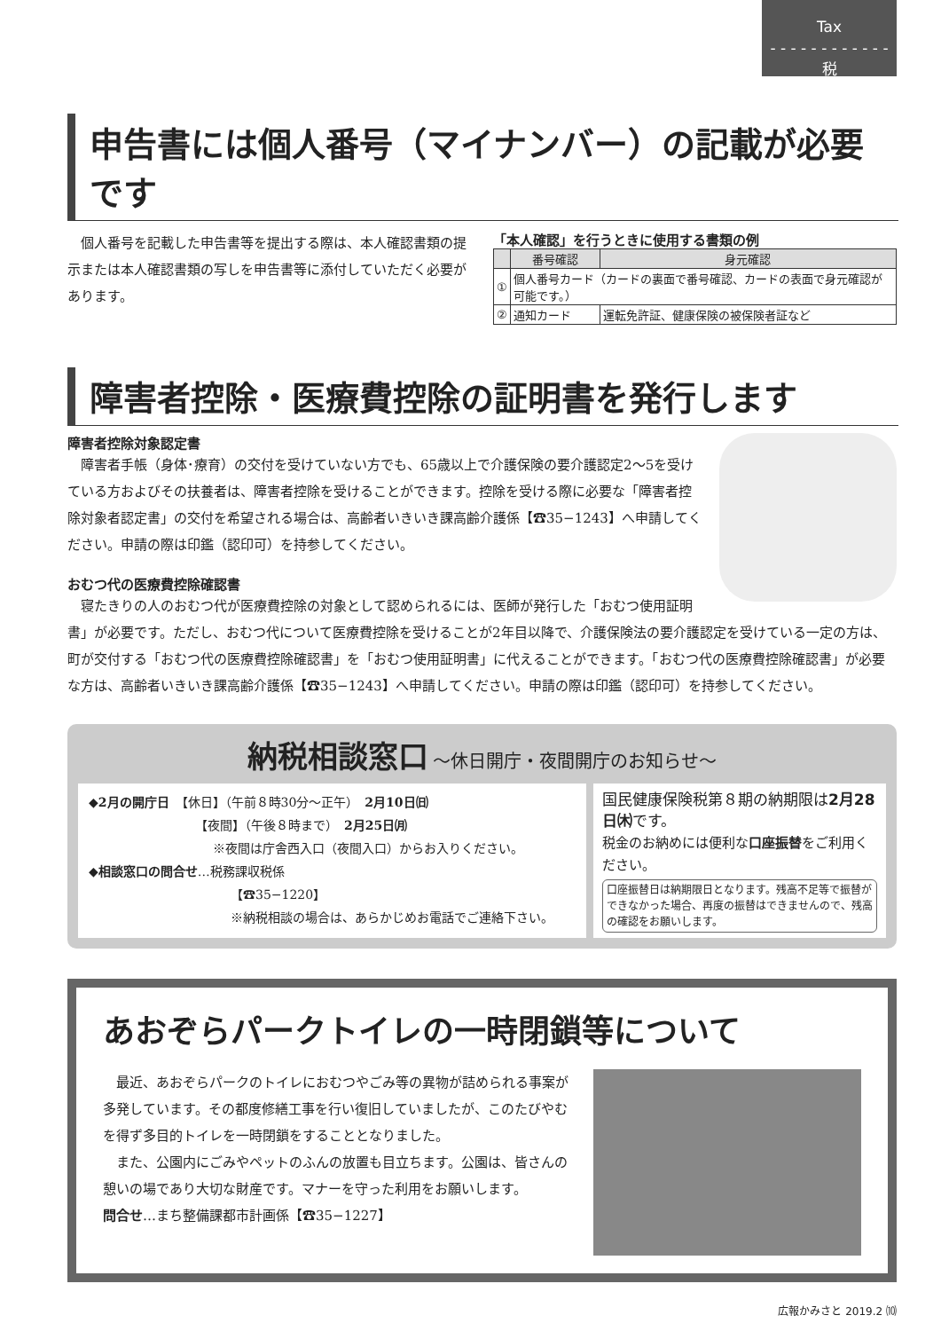Tax
- - - - - - - - - - - -
税
申告書には個人番号（マイナンバー）の記載が必要です
個人番号を記載した申告書等を提出する際は、本人確認書類の提示または本人確認書類の写しを申告書等に添付していただく必要があります。
「本人確認」を行うときに使用する書類の例
| | 番号確認 | 身元確認 |
| --- | --- | --- |
| ① | 個人番号カード（カードの裏面で番号確認、カードの表面で身元確認が可能です。） | |
| ② | 通知カード | 運転免許証、健康保険の被保険者証など |
障害者控除・医療費控除の証明書を発行します
障害者控除対象認定書
障害者手帳（身体･療育）の交付を受けていない方でも、65歳以上で介護保険の要介護認定2～5を受けている方およびその扶養者は、障害者控除を受けることができます。控除を受ける際に必要な「障害者控除対象者認定書」の交付を希望される場合は、高齢者いきいき課高齢介護係【☎35−1243】へ申請してください。申請の際は印鑑（認印可）を持参してください。
おむつ代の医療費控除確認書
寝たきりの人のおむつ代が医療費控除の対象として認められるには、医師が発行した「おむつ使用証明書」が必要です。ただし、おむつ代について医療費控除を受けることが2年目以降で、介護保険法の要介護認定を受けている一定の方は、町が交付する「おむつ代の医療費控除確認書」を「おむつ使用証明書」に代えることができます。「おむつ代の医療費控除確認書」が必要な方は、高齢者いきいき課高齢介護係【☎35−1243】へ申請してください。申請の際は印鑑（認印可）を持参してください。
納税相談窓口 ～休日開庁・夜間開庁のお知らせ～
◆2月の開庁日　【休日】（午前８時30分～正午）　2月10日㈰
【夜間】（午後８時まで）　2月25日㈪
※夜間は庁舎西入口（夜間入口）からお入りください。
◆相談窓口の問合せ…税務課収税係
【☎35−1220】
※納税相談の場合は、あらかじめお電話でご連絡下さい。
国民健康保険税第８期の納期限は2月28日㈭です。
税金のお納めには便利な口座振替をご利用ください。
口座振替日は納期限日となります。残高不足等で振替ができなかった場合、再度の振替はできませんので、残高の確認をお願いします。
あおぞらパークトイレの一時閉鎖等について
最近、あおぞらパークのトイレにおむつやごみ等の異物が詰められる事案が多発しています。その都度修繕工事を行い復旧していましたが、このたびやむを得ず多目的トイレを一時閉鎖をすることとなりました。
また、公園内にごみやペットのふんの放置も目立ちます。公園は、皆さんの憩いの場であり大切な財産です。マナーを守った利用をお願いします。
問合せ…まち整備課都市計画係【☎35−1227】
広報かみさと 2019.2 ⑽